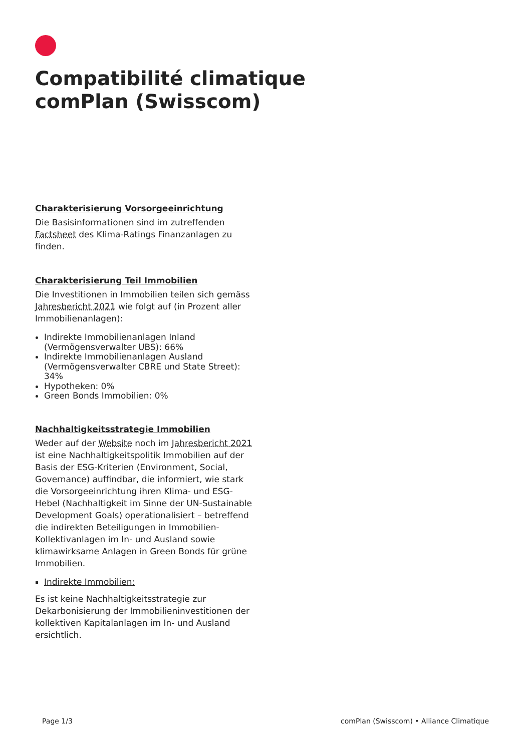Compatibilité climatique comPlan (Swisscom)
Charakterisierung Vorsorgeeinrichtung
Die Basisinformationen sind im zutreffenden Factsheet des Klima-Ratings Finanzanlagen zu finden.
Charakterisierung Teil Immobilien
Die Investitionen in Immobilien teilen sich gemäss Jahresbericht 2021 wie folgt auf (in Prozent aller Immobilienanlagen):
Indirekte Immobilienanlagen Inland (Vermögensverwalter UBS): 66%
Indirekte Immobilienanlagen Ausland (Vermögensverwalter CBRE und State Street): 34%
Hypotheken: 0%
Green Bonds Immobilien: 0%
Nachhaltigkeitsstrategie Immobilien
Weder auf der Website noch im Jahresbericht 2021 ist eine Nachhaltigkeitspolitik Immobilien auf der Basis der ESG-Kriterien (Environment, Social, Governance) auffindbar, die informiert, wie stark die Vorsorgeeinrichtung ihren Klima- und ESG-Hebel (Nachhaltigkeit im Sinne der UN-Sustainable Development Goals) operationalisiert – betreffend die indirekten Beteiligungen in Immobilien-Kollektivanlagen im In- und Ausland sowie klimawirksame Anlagen in Green Bonds für grüne Immobilien.
Indirekte Immobilien:
Es ist keine Nachhaltigkeitsstrategie zur Dekarbonisierung der Immobilieninvestitionen der kollektiven Kapitalanlagen im In- und Ausland ersichtlich.
Page 1/3 comPlan (Swisscom) • Alliance Climatique